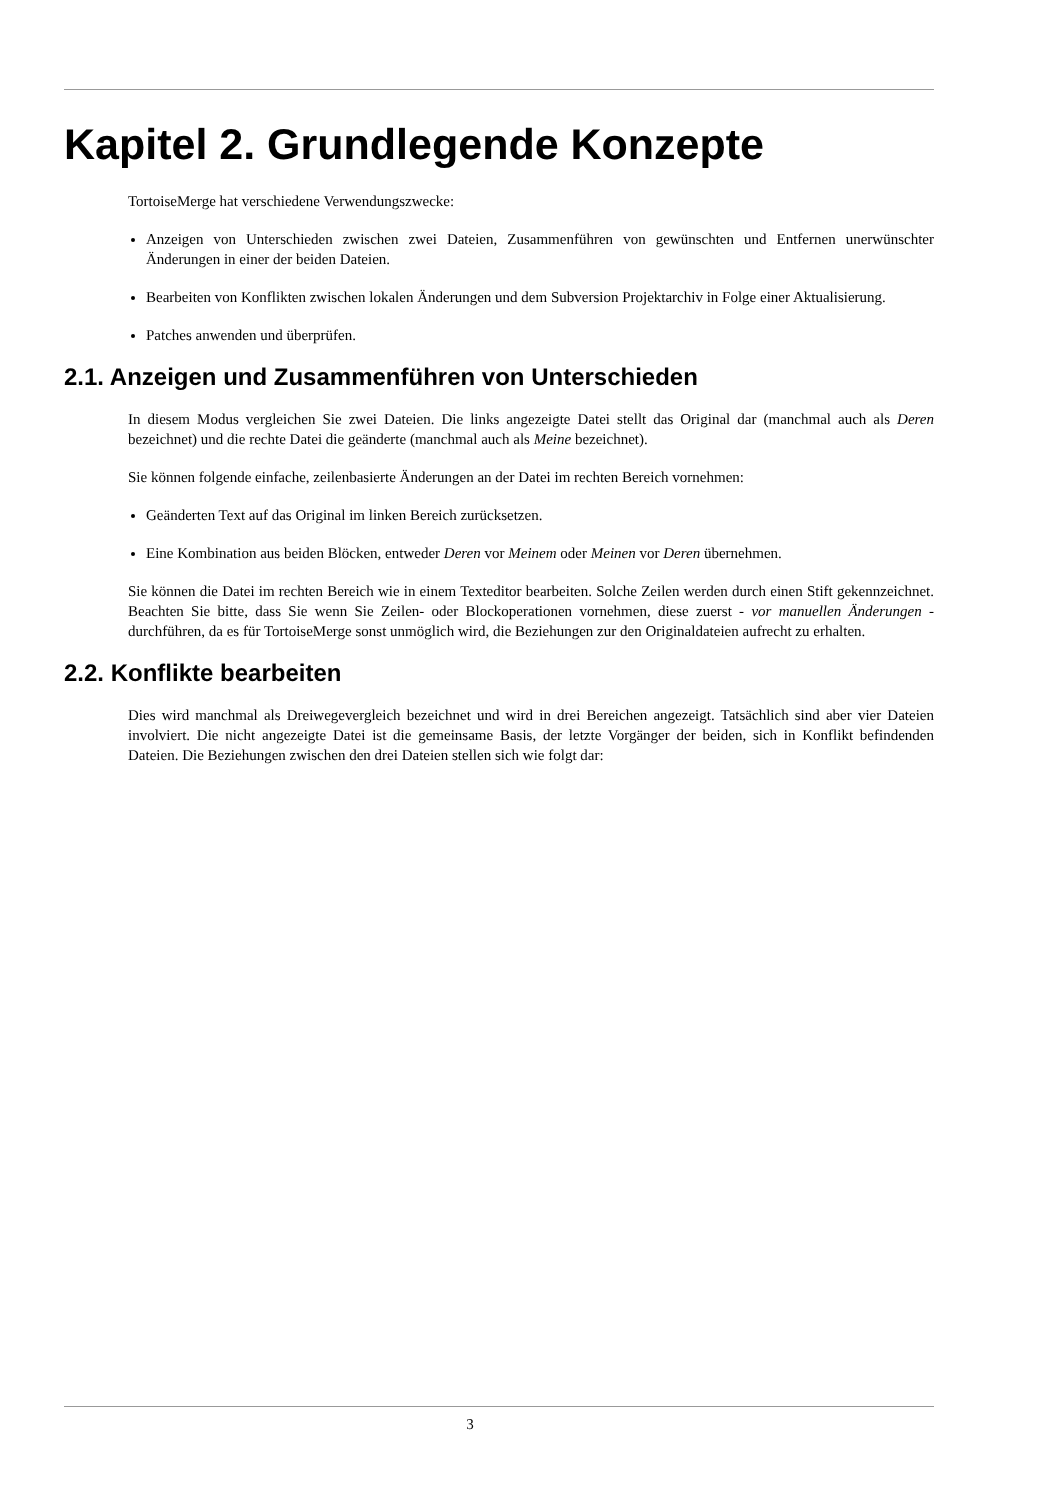Kapitel 2. Grundlegende Konzepte
TortoiseMerge hat verschiedene Verwendungszwecke:
Anzeigen von Unterschieden zwischen zwei Dateien, Zusammenführen von gewünschten und Entfernen unerwünschter Änderungen in einer der beiden Dateien.
Bearbeiten von Konflikten zwischen lokalen Änderungen und dem Subversion Projektarchiv in Folge einer Aktualisierung.
Patches anwenden und überprüfen.
2.1. Anzeigen und Zusammenführen von Unterschieden
In diesem Modus vergleichen Sie zwei Dateien. Die links angezeigte Datei stellt das Original dar (manchmal auch als Deren bezeichnet) und die rechte Datei die geänderte (manchmal auch als Meine bezeichnet).
Sie können folgende einfache, zeilenbasierte Änderungen an der Datei im rechten Bereich vornehmen:
Geänderten Text auf das Original im linken Bereich zurücksetzen.
Eine Kombination aus beiden Blöcken, entweder Deren vor Meinem oder Meinen vor Deren übernehmen.
Sie können die Datei im rechten Bereich wie in einem Texteditor bearbeiten. Solche Zeilen werden durch einen Stift gekennzeichnet. Beachten Sie bitte, dass Sie wenn Sie Zeilen- oder Blockoperationen vornehmen, diese zuerst - vor manuellen Änderungen - durchführen, da es für TortoiseMerge sonst unmöglich wird, die Beziehungen zur den Originaldateien aufrecht zu erhalten.
2.2. Konflikte bearbeiten
Dies wird manchmal als Dreiwegevergleich bezeichnet und wird in drei Bereichen angezeigt. Tatsächlich sind aber vier Dateien involviert. Die nicht angezeigte Datei ist die gemeinsame Basis, der letzte Vorgänger der beiden, sich in Konflikt befindenden Dateien. Die Beziehungen zwischen den drei Dateien stellen sich wie folgt dar:
3